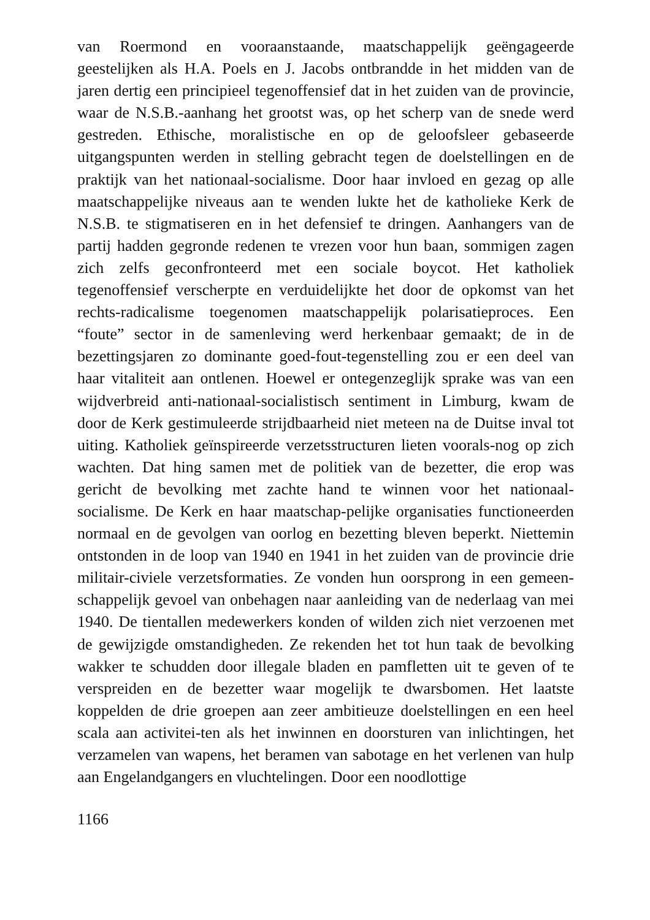van Roermond en vooraanstaande, maatschappelijk geëngageerde geestelijken als H.A. Poels en J. Jacobs ontbrandde in het midden van de jaren dertig een principieel tegenoffensief dat in het zuiden van de provincie, waar de N.S.B.-aanhang het grootst was, op het scherp van de snede werd gestreden. Ethische, moralistische en op de geloofsleer gebaseerde uitgangspunten werden in stelling gebracht tegen de doelstellingen en de praktijk van het nationaal-socialisme. Door haar invloed en gezag op alle maatschappelijke niveaus aan te wenden lukte het de katholieke Kerk de N.S.B. te stigmatiseren en in het defensief te dringen. Aanhangers van de partij hadden gegronde redenen te vrezen voor hun baan, sommigen zagen zich zelfs geconfronteerd met een sociale boycot. Het katholiek tegenoffensief verscherpte en verduidelijkte het door de opkomst van het rechts-radicalisme toegenomen maatschappelijk polarisatieproces. Een “foute” sector in de samenleving werd herkenbaar gemaakt; de in de bezettingsjaren zo dominante goed-fout-tegenstelling zou er een deel van haar vitaliteit aan ontlenen. Hoewel er ontegenzeglijk sprake was van een wijdverbreid anti-nationaal-socialistisch sentiment in Limburg, kwam de door de Kerk gestimuleerde strijdbaarheid niet meteen na de Duitse inval tot uiting. Katholiek geïnspireerde verzetsstructuren lieten voorals-nog op zich wachten. Dat hing samen met de politiek van de bezetter, die erop was gericht de bevolking met zachte hand te winnen voor het nationaal-socialisme. De Kerk en haar maatschap-pelijke organisaties functioneerden normaal en de gevolgen van oorlog en bezetting bleven beperkt. Niettemin ontstonden in de loop van 1940 en 1941 in het zuiden van de provincie drie militair-civiele verzetsformaties. Ze vonden hun oorsprong in een gemeen-schappelijk gevoel van onbehagen naar aanleiding van de nederlaag van mei 1940. De tientallen medewerkers konden of wilden zich niet verzoenen met de gewijzigde omstandigheden. Ze rekenden het tot hun taak de bevolking wakker te schudden door illegale bladen en pamfletten uit te geven of te verspreiden en de bezetter waar mogelijk te dwarsbomen. Het laatste koppelden de drie groepen aan zeer ambitieuze doelstellingen en een heel scala aan activitei-ten als het inwinnen en doorsturen van inlichtingen, het verzamelen van wapens, het beramen van sabotage en het verlenen van hulp aan Engelandgangers en vluchtelingen. Door een noodlottige
1166